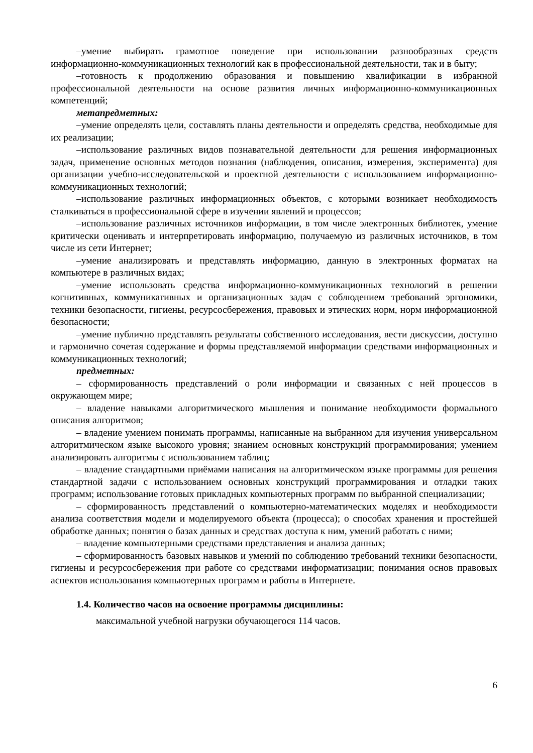–умение выбирать грамотное поведение при использовании разнообразных средств информационно-коммуникационных технологий как в профессиональной деятельности, так и в быту;
–готовность к продолжению образования и повышению квалификации в избранной профессиональной деятельности на основе развития личных информационно-коммуникационных компетенций;
метапредметных:
–умение определять цели, составлять планы деятельности и определять средства, необходимые для их реализации;
–использование различных видов познавательной деятельности для решения информационных задач, применение основных методов познания (наблюдения, описания, измерения, эксперимента) для организации учебно-исследовательской и проектной деятельности с использованием информационно-коммуникационных технологий;
–использование различных информационных объектов, с которыми возникает необходимость сталкиваться в профессиональной сфере в изучении явлений и процессов;
–использование различных источников информации, в том числе электронных библиотек, умение критически оценивать и интерпретировать информацию, получаемую из различных источников, в том числе из сети Интернет;
–умение анализировать и представлять информацию, данную в электронных форматах на компьютере в различных видах;
–умение использовать средства информационно-коммуникационных технологий в решении когнитивных, коммуникативных и организационных задач с соблюдением требований эргономики, техники безопасности, гигиены, ресурсосбережения, правовых и этических норм, норм информационной безопасности;
–умение публично представлять результаты собственного исследования, вести дискуссии, доступно и гармонично сочетая содержание и формы представляемой информации средствами информационных и коммуникационных технологий;
предметных:
– сформированность представлений о роли информации и связанных с ней процессов в окружающем мире;
– владение навыками алгоритмического мышления и понимание необходимости формального описания алгоритмов;
– владение умением понимать программы, написанные на выбранном для изучения универсальном алгоритмическом языке высокого уровня; знанием основных конструкций программирования; умением анализировать алгоритмы с использованием таблиц;
– владение стандартными приёмами написания на алгоритмическом языке программы для решения стандартной задачи с использованием основных конструкций программирования и отладки таких программ; использование готовых прикладных компьютерных программ по выбранной специализации;
– сформированность представлений о компьютерно-математических моделях и необходимости анализа соответствия модели и моделируемого объекта (процесса); о способах хранения и простейшей обработке данных; понятия о базах данных и средствах доступа к ним, умений работать с ними;
– владение компьютерными средствами представления и анализа данных;
– сформированность базовых навыков и умений по соблюдению требований техники безопасности, гигиены и ресурсосбережения при работе со средствами информатизации; понимания основ правовых аспектов использования компьютерных программ и работы в Интернете.
1.4. Количество часов на освоение программы дисциплины:
максимальной учебной нагрузки обучающегося 114 часов.
6